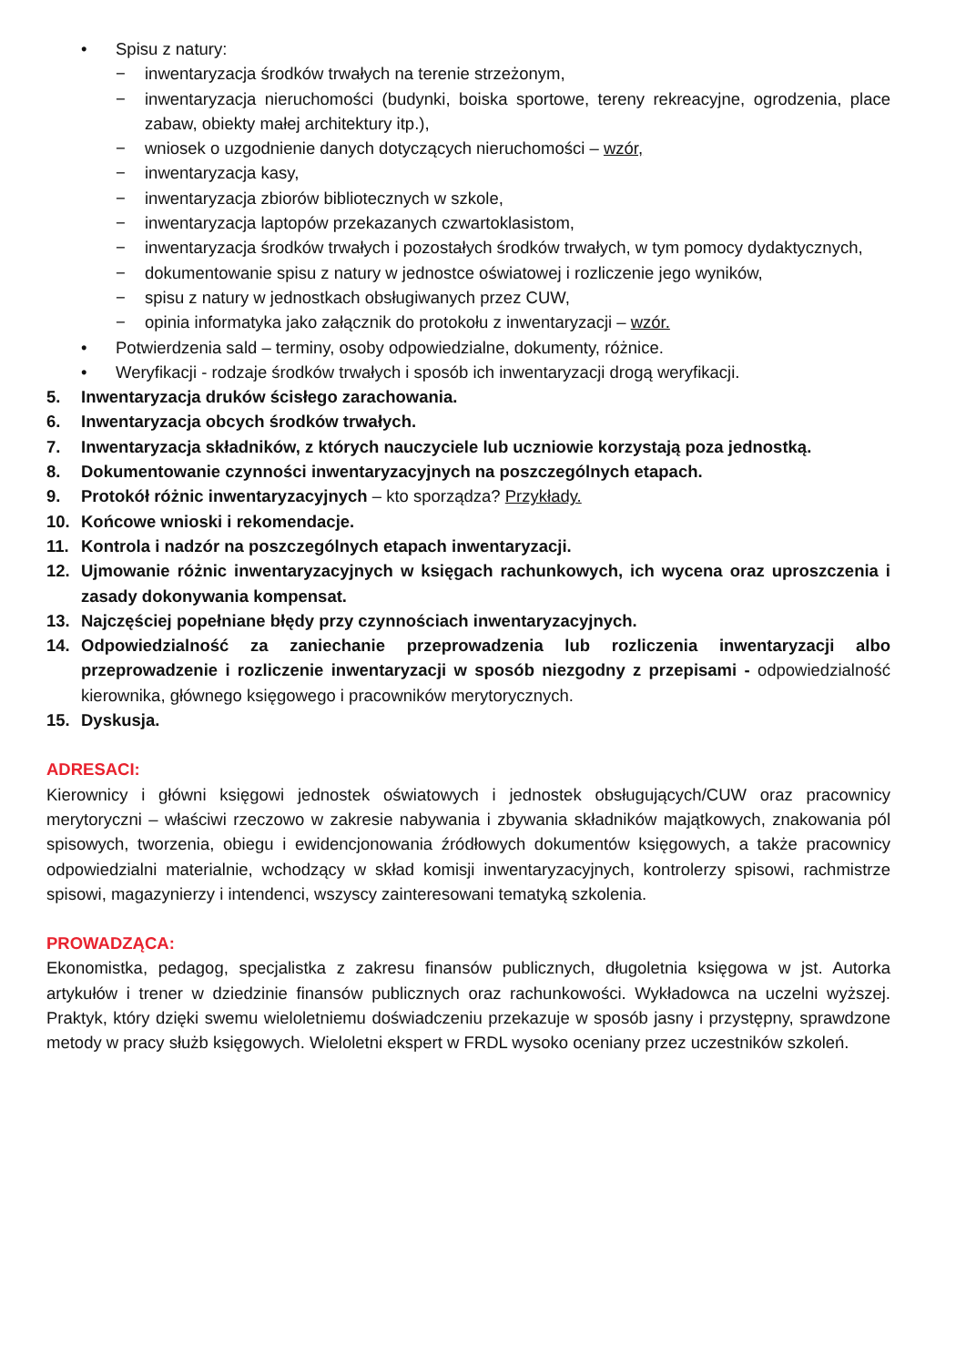• Spisu z natury:
− inwentaryzacja środków trwałych na terenie strzeżonym,
− inwentaryzacja nieruchomości (budynki, boiska sportowe, tereny rekreacyjne, ogrodzenia, place zabaw, obiekty małej architektury itp.),
− wniosek o uzgodnienie danych dotyczących nieruchomości – wzór,
− inwentaryzacja kasy,
− inwentaryzacja zbiorów bibliotecznych w szkole,
− inwentaryzacja laptopów przekazanych czwartoklasistom,
− inwentaryzacja środków trwałych i pozostałych środków trwałych, w tym pomocy dydaktycznych,
− dokumentowanie spisu z natury w jednostce oświatowej i rozliczenie jego wyników,
− spisu z natury w jednostkach obsługiwanych przez CUW,
− opinia informatyka jako załącznik do protokołu z inwentaryzacji – wzór.
• Potwierdzenia sald – terminy, osoby odpowiedzialne, dokumenty, różnice.
• Weryfikacji - rodzaje środków trwałych i sposób ich inwentaryzacji drogą weryfikacji.
5. Inwentaryzacja druków ścisłego zarachowania.
6. Inwentaryzacja obcych środków trwałych.
7. Inwentaryzacja składników, z których nauczyciele lub uczniowie korzystają poza jednostką.
8. Dokumentowanie czynności inwentaryzacyjnych na poszczególnych etapach.
9. Protokół różnic inwentaryzacyjnych – kto sporządza? Przykłady.
10. Końcowe wnioski i rekomendacje.
11. Kontrola i nadzór na poszczególnych etapach inwentaryzacji.
12. Ujmowanie różnic inwentaryzacyjnych w księgach rachunkowych, ich wycena oraz uproszczenia i zasady dokonywania kompensat.
13. Najczęściej popełniane błędy przy czynnościach inwentaryzacyjnych.
14. Odpowiedzialność za zaniechanie przeprowadzenia lub rozliczenia inwentaryzacji albo przeprowadzenie i rozliczenie inwentaryzacji w sposób niezgodny z przepisami - odpowiedzialność kierownika, głównego księgowego i pracowników merytorycznych.
15. Dyskusja.
ADRESACI:
Kierownicy i główni księgowi jednostek oświatowych i jednostek obsługujących/CUW oraz pracownicy merytoryczni – właściwi rzeczowo w zakresie nabywania i zbywania składników majątkowych, znakowania pól spisowych, tworzenia, obiegu i ewidencjonowania źródłowych dokumentów księgowych, a także pracownicy odpowiedzialni materialnie, wchodzący w skład komisji inwentaryzacyjnych, kontrolerzy spisowi, rachmistrze spisowi, magazynierzy i intendenci, wszyscy zainteresowani tematyką szkolenia.
PROWADZĄCA:
Ekonomistka, pedagog, specjalistka z zakresu finansów publicznych, długoletnia księgowa w jst. Autorka artykułów i trener w dziedzinie finansów publicznych oraz rachunkowości. Wykładowca na uczelni wyższej. Praktyk, który dzięki swemu wieloletniemu doświadczeniu przekazuje w sposób jasny i przystępny, sprawdzone metody w pracy służb księgowych. Wieloletni ekspert w FRDL wysoko oceniany przez uczestników szkoleń.